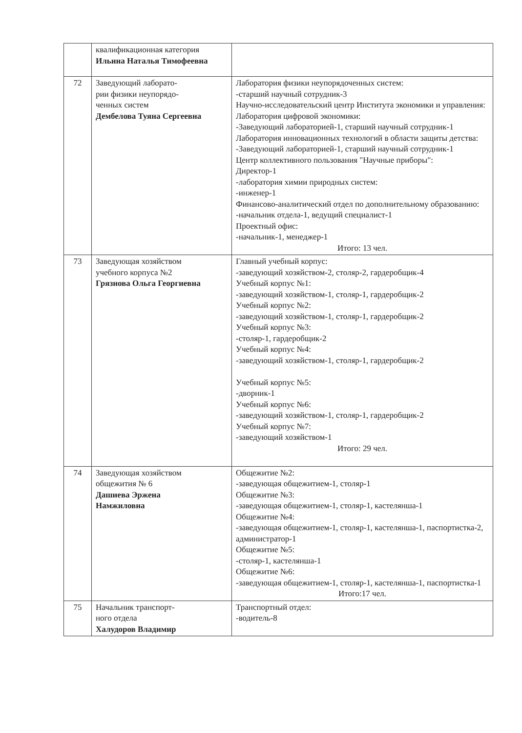| | квалификационная категория Ильина Наталья Тимофеевна | |
| 72 | Заведующий лаборато- рии физики неупорядо- ченных систем Дембелова Туяна Сергеевна | Лаборатория физики неупорядоченных систем: -старший научный сотрудник-3 Научно-исследовательский центр Института экономики и управления: Лаборатория цифровой экономики: -Заведующий лабораторией-1, старший научный сотрудник-1 Лаборатория инновационных технологий в области защиты детства: -Заведующий лабораторией-1, старший научный сотрудник-1 Центр коллективного пользования "Научные приборы": Директор-1 -лаборатория химии природных систем: -инженер-1 Финансово-аналитический отдел по дополнительному образованию: -начальник отдела-1, ведущий специалист-1 Проектный офис: -начальник-1, менеджер-1 Итого: 13 чел. |
| 73 | Заведующая хозяйством учебного корпуса №2 Грязнова Ольга Георгиевна | Главный учебный корпус: -заведующий хозяйством-2, столяр-2, гардеробщик-4 Учебный корпус №1: -заведующий хозяйством-1, столяр-1, гардеробщик-2 Учебный корпус №2: -заведующий хозяйством-1, столяр-1, гардеробщик-2 Учебный корпус №3: -столяр-1, гардеробщик-2 Учебный корпус №4: -заведующий хозяйством-1, столяр-1, гардеробщик-2 Учебный корпус №5: -дворник-1 Учебный корпус №6: -заведующий хозяйством-1, столяр-1, гардеробщик-2 Учебный корпус №7: -заведующий хозяйством-1 Итого: 29 чел. |
| 74 | Заведующая хозяйством общежития № 6 Дашиева Эржена Намжиловна | Общежитие №2: -заведующая общежитием-1, столяр-1 Общежитие №3: -заведующая общежитием-1, столяр-1, кастелянша-1 Общежитие №4: -заведующая общежитием-1, столяр-1, кастелянша-1, паспортистка-2, администратор-1 Общежитие №5: -столяр-1, кастелянша-1 Общежитие №6: -заведующая общежитием-1, столяр-1, кастелянша-1, паспортистка-1 Итого:17 чел. |
| 75 | Начальник транспорт- ного отдела Халудоров Владимир | Транспортный отдел: -водитель-8 |